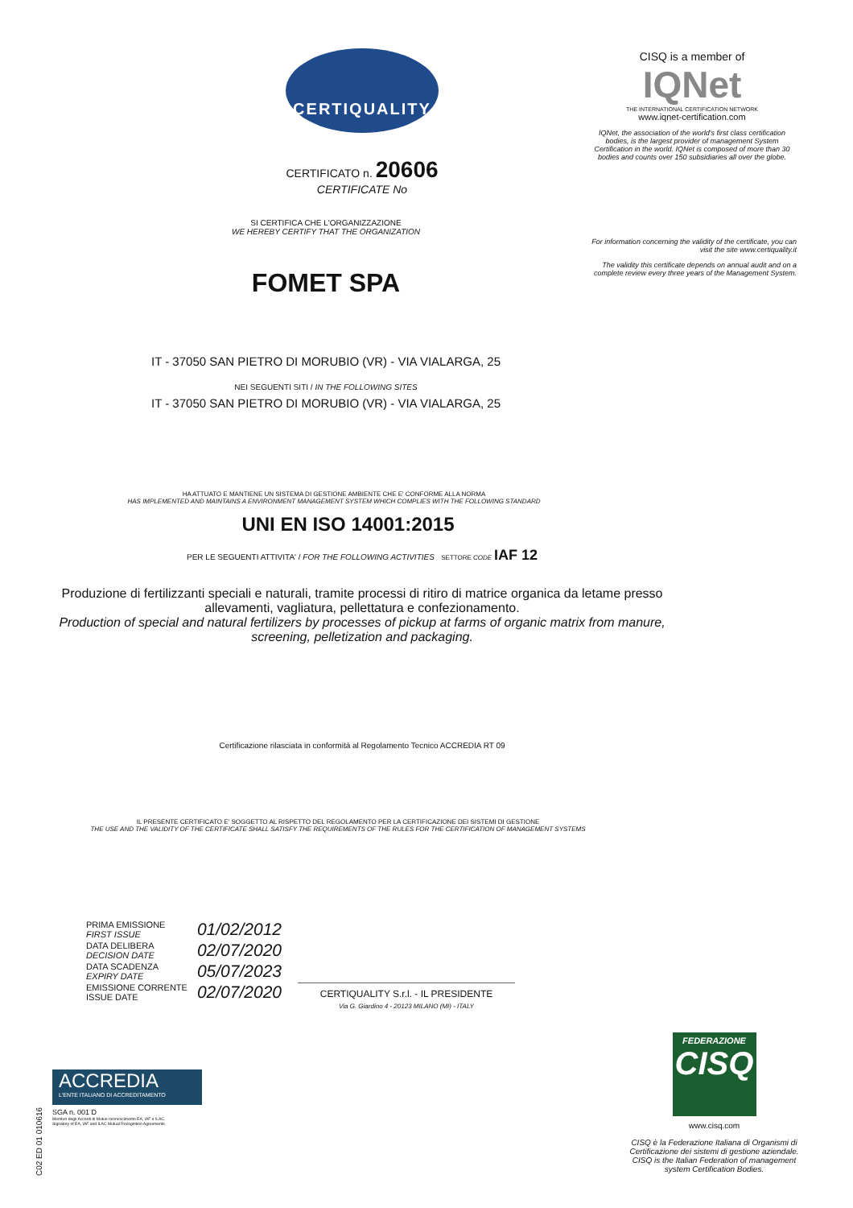CISQ is a member of
IQNet
THE INTERNATIONAL CERTIFICATION NETWORK
www.iqnet-certification.com
IQNet, the association of the world's first class certification bodies, is the largest provider of management System Certification in the world. IQNet is composed of more than 30 bodies and counts over 150 subsidiaries all over the globe.
For information concerning the validity of the certificate, you can visit the site www.certiquality.it
The validity this certificate depends on annual audit and on a complete review every three years of the Management System.
CERTIQUALITY
CERTIFICATO n. 20606
CERTIFICATE No
SI CERTIFICA CHE L'ORGANIZZAZIONE
WE HEREBY CERTIFY THAT THE ORGANIZATION
FOMET SPA
IT - 37050 SAN PIETRO DI MORUBIO (VR) - VIA VIALARGA, 25
NEI SEGUENTI SITI / IN THE FOLLOWING SITES
IT - 37050 SAN PIETRO DI MORUBIO (VR) - VIA VIALARGA, 25
HA ATTUATO E MANTIENE UN SISTEMA DI GESTIONE AMBIENTE CHE E' CONFORME ALLA NORMA
HAS IMPLEMENTED AND MAINTAINS A ENVIRONMENT MANAGEMENT SYSTEM WHICH COMPLIES WITH THE FOLLOWING STANDARD
UNI EN ISO 14001:2015
PER LE SEGUENTI ATTIVITA' / FOR THE FOLLOWING ACTIVITIES SETTORE CODE IAF 12
Produzione di fertilizzanti speciali e naturali, tramite processi di ritiro di matrice organica da letame presso allevamenti, vagliatura, pellettatura e confezionamento.
Production of special and natural fertilizers by processes of pickup at farms of organic matrix from manure, screening, pelletization and packaging.
Certificazione rilasciata in conformità al Regolamento Tecnico ACCREDIA RT 09
IL PRESENTE CERTIFICATO E' SOGGETTO AL RISPETTO DEL REGOLAMENTO PER LA CERTIFICAZIONE DEI SISTEMI DI GESTIONE
THE USE AND THE VALIDITY OF THE CERTIFICATE SHALL SATISFY THE REQUIREMENTS OF THE RULES FOR THE CERTIFICATION OF MANAGEMENT SYSTEMS
| PRIMA EMISSIONE FIRST ISSUE | 01/02/2012 |
| DATA DELIBERA DECISION DATE | 02/07/2020 |
| DATA SCADENZA EXPIRY DATE | 05/07/2023 |
| EMISSIONE CORRENTE ISSUE DATE | 02/07/2020 |
CERTIQUALITY S.r.l. - IL PRESIDENTE
Via G. Giardino 4 - 20123 MILANO (MI) - ITALY
ACCREDIA
L'ENTE ITALIANO DI ACCREDITAMENTO
SGA n. 001 D
Membro degli Accordi di Mutuo riconoscimento EA, IAF e ILAC.
Signatory of EA, IAF and ILAC Mutual Recognition Agreements.
C02 ED 01 010616
FEDERAZIONE
CISQ
www.cisq.com
CISQ è la Federazione Italiana di Organismi di Certificazione dei sistemi di gestione aziendale.
CISQ is the Italian Federation of management system Certification Bodies.